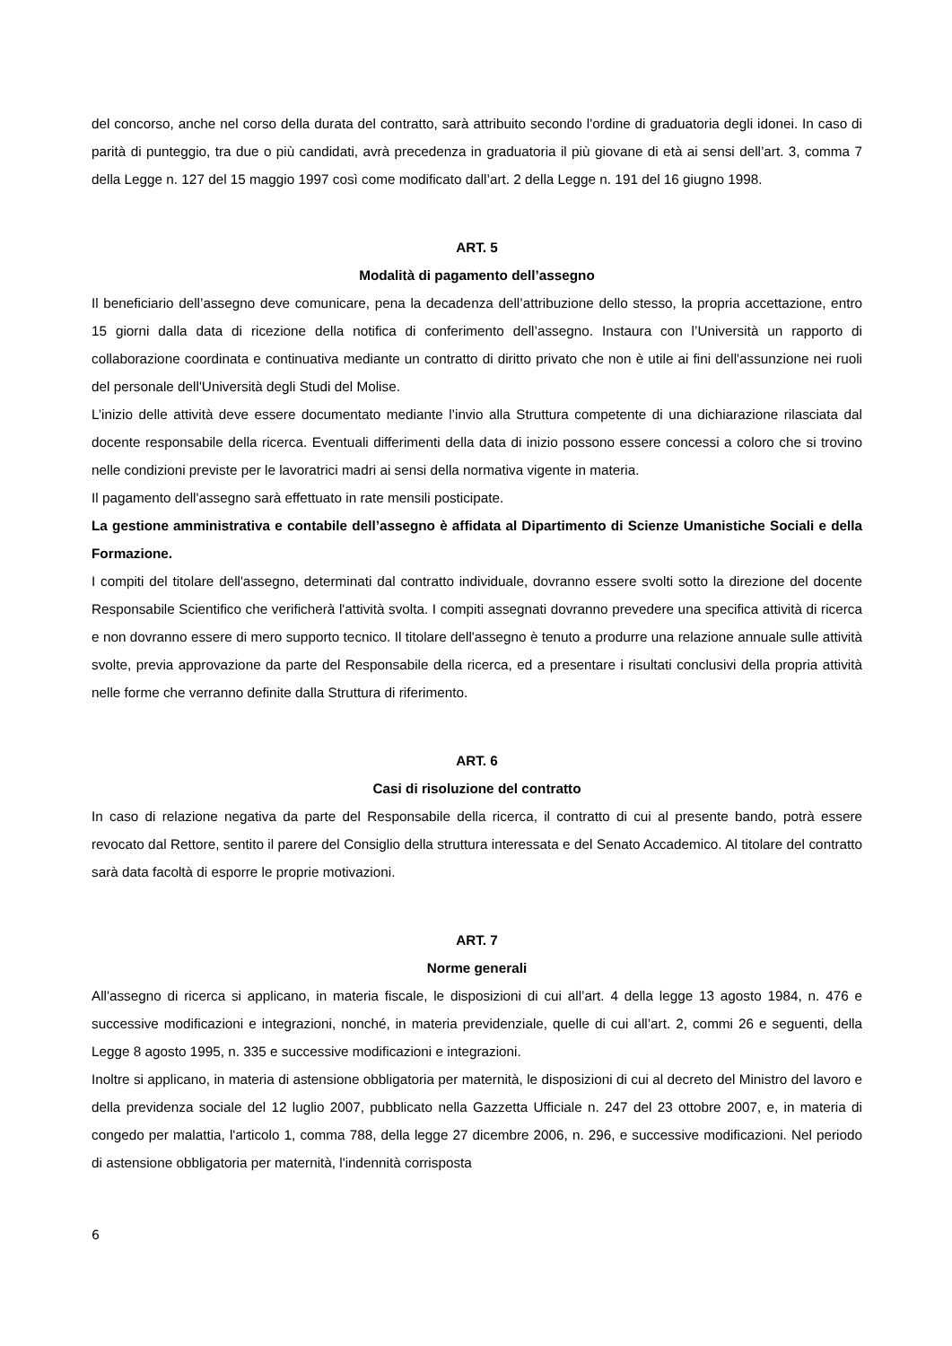del concorso, anche nel corso della durata del contratto, sarà attribuito secondo l'ordine di graduatoria degli idonei. In caso di parità di punteggio, tra due o più candidati, avrà precedenza in graduatoria il più giovane di età ai sensi dell’art. 3, comma 7 della Legge n. 127 del 15 maggio 1997 così come modificato dall’art. 2 della Legge n. 191 del 16 giugno 1998.
ART. 5
Modalità di pagamento dell’assegno
Il beneficiario dell’assegno deve comunicare, pena la decadenza dell’attribuzione dello stesso, la propria accettazione, entro 15 giorni dalla data di ricezione della notifica di conferimento dell’assegno. Instaura con l’Università un rapporto di collaborazione coordinata e continuativa mediante un contratto di diritto privato che non è utile ai fini dell'assunzione nei ruoli del personale dell'Università degli Studi del Molise.
L’inizio delle attività deve essere documentato mediante l’invio alla Struttura competente di una dichiarazione rilasciata dal docente responsabile della ricerca. Eventuali differimenti della data di inizio possono essere concessi a coloro che si trovino nelle condizioni previste per le lavoratrici madri ai sensi della normativa vigente in materia.
Il pagamento dell'assegno sarà effettuato in rate mensili posticipate.
La gestione amministrativa e contabile dell’assegno è affidata al Dipartimento di Scienze Umanistiche Sociali e della Formazione.
I compiti del titolare dell'assegno, determinati dal contratto individuale, dovranno essere svolti sotto la direzione del docente Responsabile Scientifico che verificherà l'attività svolta. I compiti assegnati dovranno prevedere una specifica attività di ricerca e non dovranno essere di mero supporto tecnico. Il titolare dell'assegno è tenuto a produrre una relazione annuale sulle attività svolte, previa approvazione da parte del Responsabile della ricerca, ed a presentare i risultati conclusivi della propria attività nelle forme che verranno definite dalla Struttura di riferimento.
ART. 6
Casi di risoluzione del contratto
In caso di relazione negativa da parte del Responsabile della ricerca, il contratto di cui al presente bando, potrà essere revocato dal Rettore, sentito il parere del Consiglio della struttura interessata e del Senato Accademico. Al titolare del contratto sarà data facoltà di esporre le proprie motivazioni.
ART. 7
Norme generali
All'assegno di ricerca si applicano, in materia fiscale, le disposizioni di cui all’art. 4 della legge 13 agosto 1984, n. 476 e successive modificazioni e integrazioni, nonché, in materia previdenziale, quelle di cui all’art. 2, commi 26 e seguenti, della Legge 8 agosto 1995, n. 335 e successive modificazioni e integrazioni.
Inoltre si applicano, in materia di astensione obbligatoria per maternità, le disposizioni di cui al decreto del Ministro del lavoro e della previdenza sociale del 12 luglio 2007, pubblicato nella Gazzetta Ufficiale n. 247 del 23 ottobre 2007, e, in materia di congedo per malattia, l'articolo 1, comma 788, della legge 27 dicembre 2006, n. 296, e successive modificazioni. Nel periodo di astensione obbligatoria per maternità, l'indennità corrisposta
6